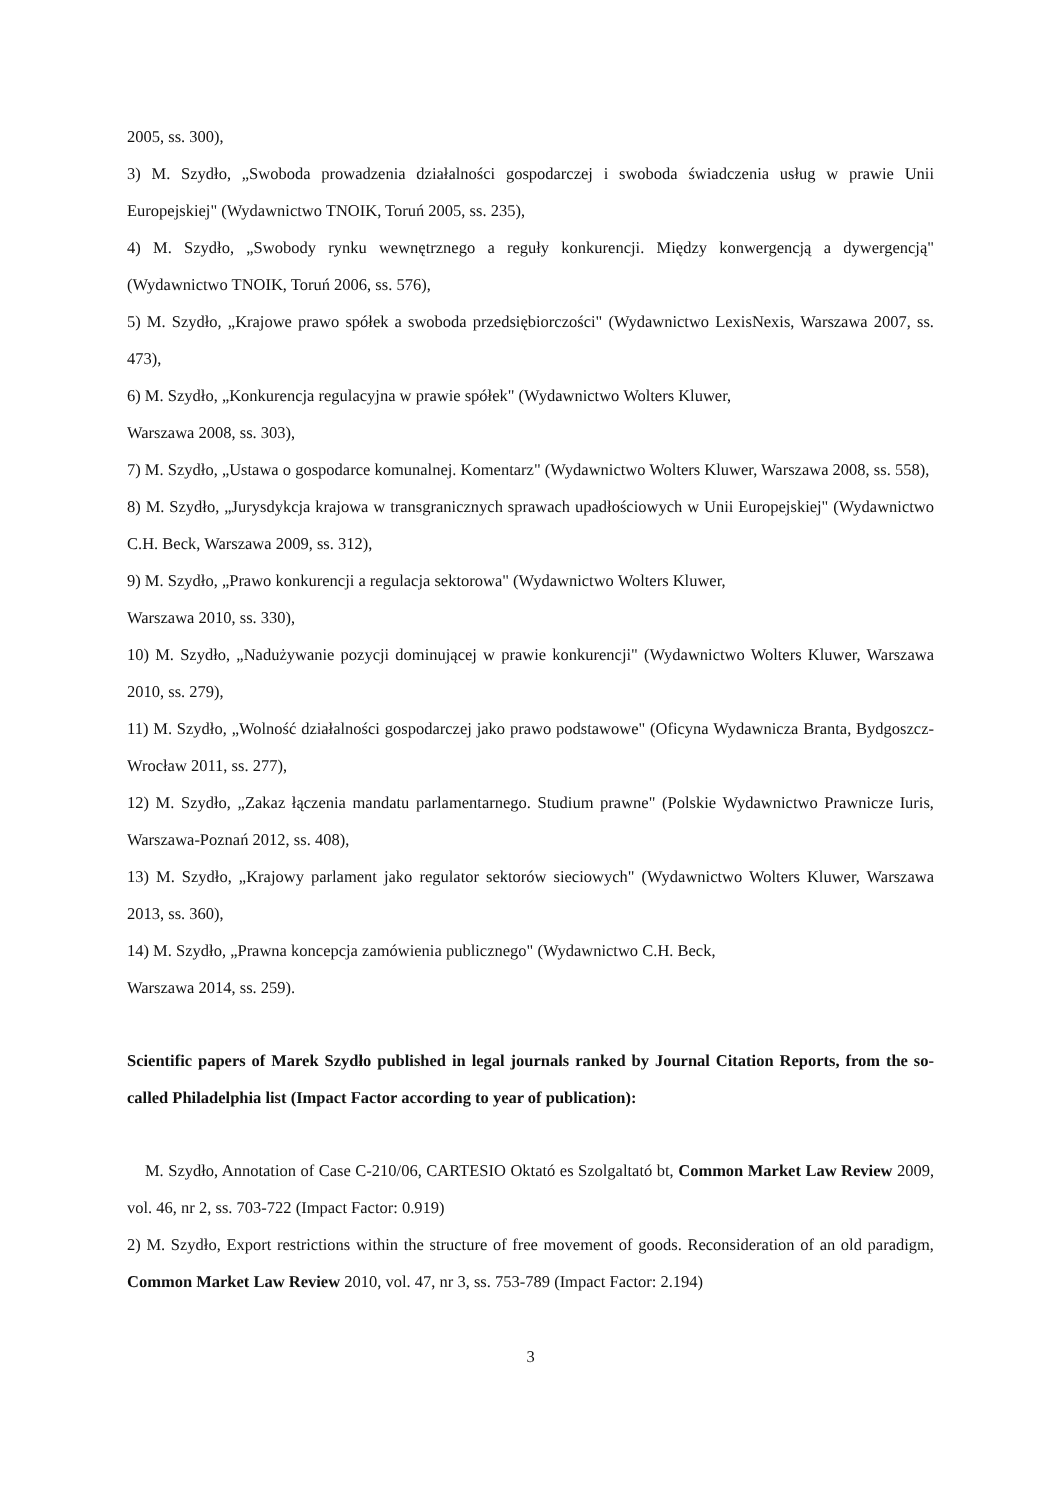2005, ss. 300),
3) M. Szydło, „Swoboda prowadzenia działalności gospodarczej i swoboda świadczenia usług w prawie Unii Europejskiej" (Wydawnictwo TNOIK, Toruń 2005, ss. 235),
4) M. Szydło, „Swobody rynku wewnętrznego a reguły konkurencji. Między konwergencją a dywergencją" (Wydawnictwo TNOIK, Toruń 2006, ss. 576),
5) M. Szydło, „Krajowe prawo spółek a swoboda przedsiębiorczości" (Wydawnictwo LexisNexis, Warszawa 2007, ss. 473),
6) M. Szydło, „Konkurencja regulacyjna w prawie spółek" (Wydawnictwo Wolters Kluwer,
Warszawa 2008, ss. 303),
7) M. Szydło, „Ustawa o gospodarce komunalnej. Komentarz" (Wydawnictwo Wolters Kluwer, Warszawa 2008, ss. 558),
8) M. Szydło, „Jurysdykcja krajowa w transgranicznych sprawach upadłościowych w Unii Europejskiej" (Wydawnictwo C.H. Beck, Warszawa 2009, ss. 312),
9) M. Szydło, „Prawo konkurencji a regulacja sektorowa" (Wydawnictwo Wolters Kluwer,
Warszawa 2010, ss. 330),
10) M. Szydło, „Nadużywanie pozycji dominującej w prawie konkurencji" (Wydawnictwo Wolters Kluwer, Warszawa 2010, ss. 279),
11) M. Szydło, „Wolność działalności gospodarczej jako prawo podstawowe" (Oficyna Wydawnicza Branta, Bydgoszcz-Wrocław 2011, ss. 277),
12) M. Szydło, „Zakaz łączenia mandatu parlamentarnego. Studium prawne" (Polskie Wydawnictwo Prawnicze Iuris, Warszawa-Poznań 2012, ss. 408),
13) M. Szydło, „Krajowy parlament jako regulator sektorów sieciowych" (Wydawnictwo Wolters Kluwer, Warszawa 2013, ss. 360),
14) M. Szydło, „Prawna koncepcja zamówienia publicznego" (Wydawnictwo C.H. Beck,
Warszawa 2014, ss. 259).
Scientific papers of Marek Szydło published in legal journals ranked by Journal Citation Reports, from the so-called Philadelphia list (Impact Factor according to year of publication):
M. Szydło, Annotation of Case C-210/06, CARTESIO Oktató es Szolgaltató bt, Common Market Law Review 2009, vol. 46, nr 2, ss. 703-722 (Impact Factor: 0.919)
2) M. Szydło, Export restrictions within the structure of free movement of goods. Reconsideration of an old paradigm, Common Market Law Review 2010, vol. 47, nr 3, ss. 753-789 (Impact Factor: 2.194)
3